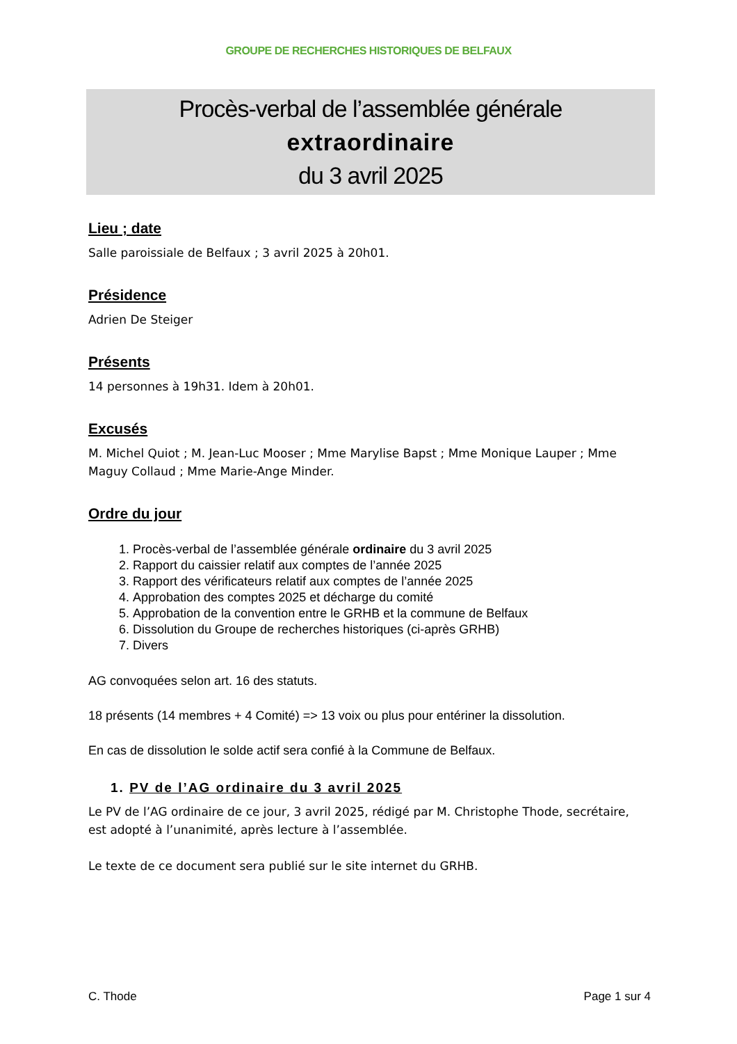GROUPE DE RECHERCHES HISTORIQUES DE BELFAUX
Procès-verbal de l’assemblée générale
extraordinaire
du 3 avril 2025
Lieu ; date
Salle paroissiale de Belfaux ; 3 avril 2025 à 20h01.
Présidence
Adrien De Steiger
Présents
14 personnes à 19h31. Idem à 20h01.
Excusés
M. Michel Quiot ; M. Jean-Luc Mooser ; Mme Marylise Bapst ; Mme Monique Lauper ; Mme Maguy Collaud ; Mme Marie-Ange Minder.
Ordre du jour
1. Procès-verbal de l’assemblée générale ordinaire du 3 avril 2025
2. Rapport du caissier relatif aux comptes de l’année 2025
3. Rapport des vérificateurs relatif aux comptes de l’année 2025
4. Approbation des comptes 2025 et décharge du comité
5. Approbation de la convention entre le GRHB et la commune de Belfaux
6. Dissolution du Groupe de recherches historiques (ci-après GRHB)
7. Divers
AG convoquées selon art. 16 des statuts.
18 présents (14 membres + 4 Comité) => 13 voix ou plus pour entériner la dissolution.
En cas de dissolution le solde actif sera confié à la Commune de Belfaux.
1. PV de l’AG ordinaire du 3 avril 2025
Le PV de l’AG ordinaire de ce jour, 3 avril 2025, rédigé par M. Christophe Thode, secrétaire, est adopté à l’unanimité, après lecture à l’assemblée.
Le texte de ce document sera publié sur le site internet du GRHB.
C. Thode Page 1 sur 4